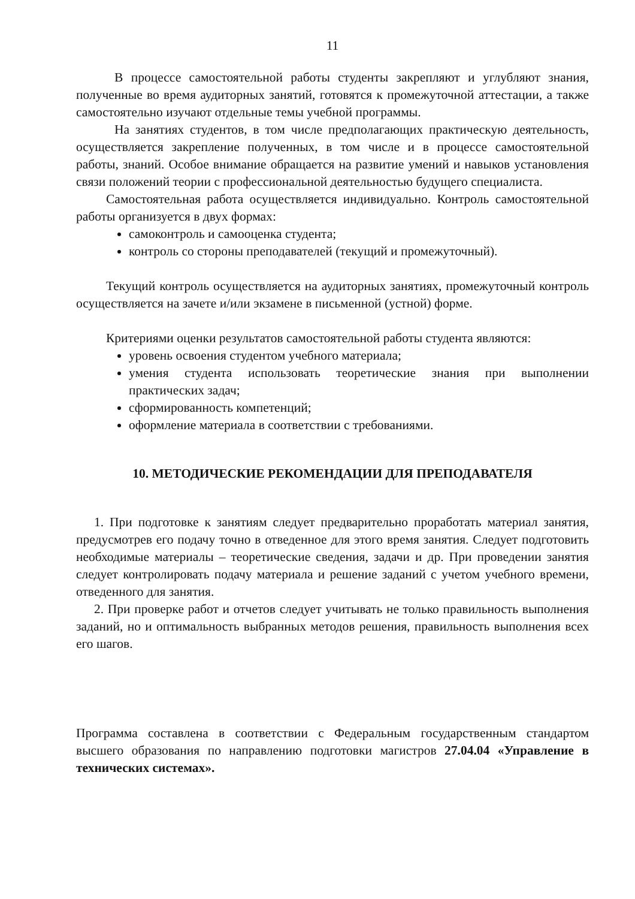11
В процессе самостоятельной работы студенты закрепляют и углубляют знания, полученные во время аудиторных занятий, готовятся к промежуточной аттестации, а также самостоятельно изучают отдельные темы учебной программы.
На занятиях студентов, в том числе предполагающих практическую деятельность, осуществляется закрепление полученных, в том числе и в процессе самостоятельной работы, знаний. Особое внимание обращается на развитие умений и навыков установления связи положений теории с профессиональной деятельностью будущего специалиста.
Самостоятельная работа осуществляется индивидуально. Контроль самостоятельной работы организуется в двух формах:
самоконтроль и самооценка студента;
контроль со стороны преподавателей (текущий и промежуточный).
Текущий контроль осуществляется на аудиторных занятиях, промежуточный контроль осуществляется на зачете и/или экзамене в письменной (устной) форме.
Критериями оценки результатов самостоятельной работы студента являются:
уровень освоения студентом учебного материала;
умения студента использовать теоретические знания при выполнении практических задач;
сформированность компетенций;
оформление материала в соответствии с требованиями.
10. МЕТОДИЧЕСКИЕ РЕКОМЕНДАЦИИ ДЛЯ ПРЕПОДАВАТЕЛЯ
1. При подготовке к занятиям следует предварительно проработать материал занятия, предусмотрев его подачу точно в отведенное для этого время занятия. Следует подготовить необходимые материалы – теоретические сведения, задачи и др. При проведении занятия следует контролировать подачу материала и решение заданий с учетом учебного времени, отведенного для занятия.
2. При проверке работ и отчетов следует учитывать не только правильность выполнения заданий, но и оптимальность выбранных методов решения, правильность выполнения всех его шагов.
Программа составлена в соответствии с Федеральным государственным стандартом высшего образования по направлению подготовки магистров 27.04.04 «Управление в технических системах».